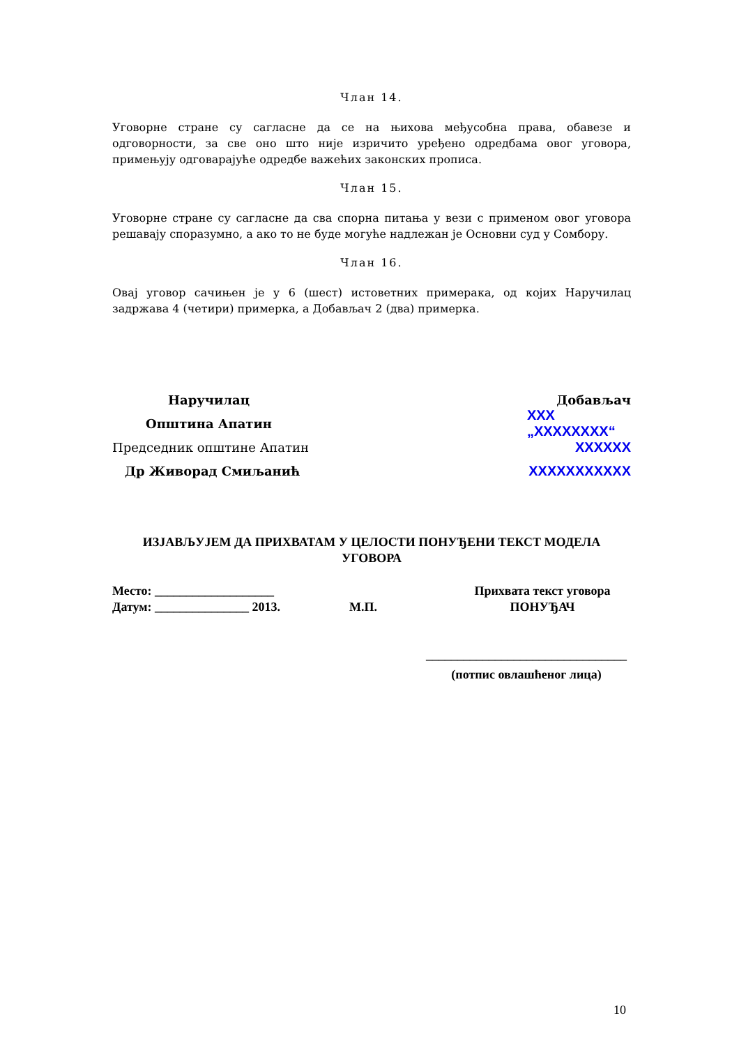Члан 14.
Уговорне стране су сагласне да се на њихова међусобна права, обавезе и одговорности, за све оно што није изричито уређено одредбама овог уговора, примењују одговарајуће одредбе важећих законских прописа.
Члан 15.
Уговорне стране су сагласне да сва спорна питања у вези с применом овог уговора решавају споразумно, а ако то не буде могуће надлежан је Основни суд у Сомбору.
Члан 16.
Овај уговор сачињен је у 6 (шест) истоветних примерака, од којих Наручилац задржава 4 (четири) примерка, а Добављач 2 (два) примерка.
Наручилац Добављач
Општина Апатин XXX „XXXXXXXX“
Председник општине Апатин XXXXXX
Др Живорад Смиљанић XXXXXXXXXXX
ИЗЈАВЉУЈЕМ ДА ПРИХВАТАМ У ЦЕЛОСТИ ПОНУЂЕНИ ТЕКСТ МОДЕЛА УГОВОРА
Место: ___________________
Датум: _______________ 2013.
М.П. Прихвата текст уговора
ПОНУЂАЧ
________________________________
(потпис овлашћеног лица)
10